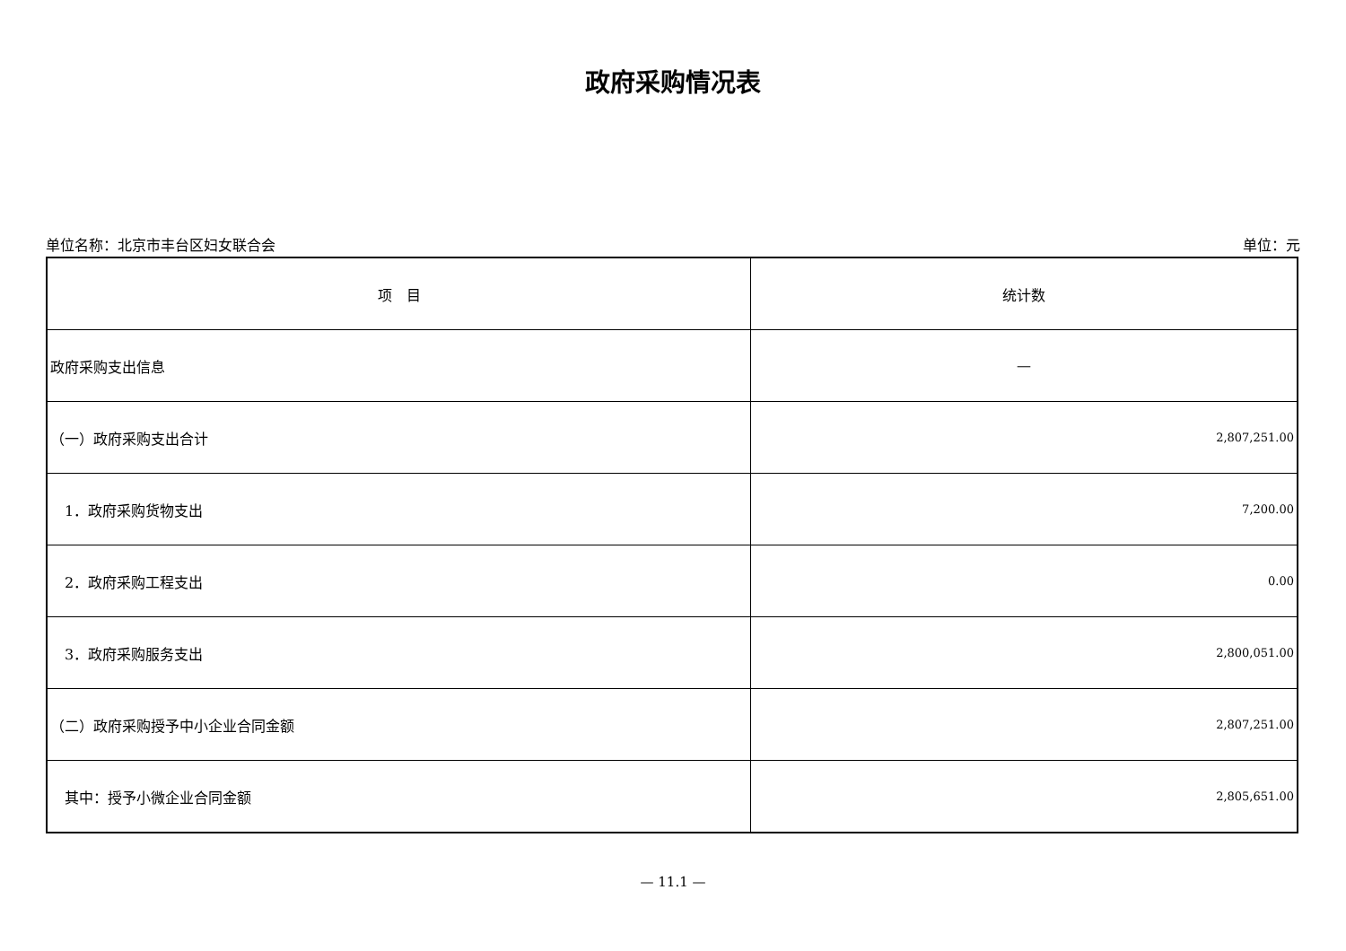政府采购情况表
单位名称：北京市丰台区妇女联合会 单位：元
| 项 目 | 统计数 |
| --- | --- |
| 政府采购支出信息 | — |
| （一）政府采购支出合计 | 2,807,251.00 |
| 1．政府采购货物支出 | 7,200.00 |
| 2．政府采购工程支出 | 0.00 |
| 3．政府采购服务支出 | 2,800,051.00 |
| （二）政府采购授予中小企业合同金额 | 2,807,251.00 |
| 其中：授予小微企业合同金额 | 2,805,651.00 |
— 11.1 —